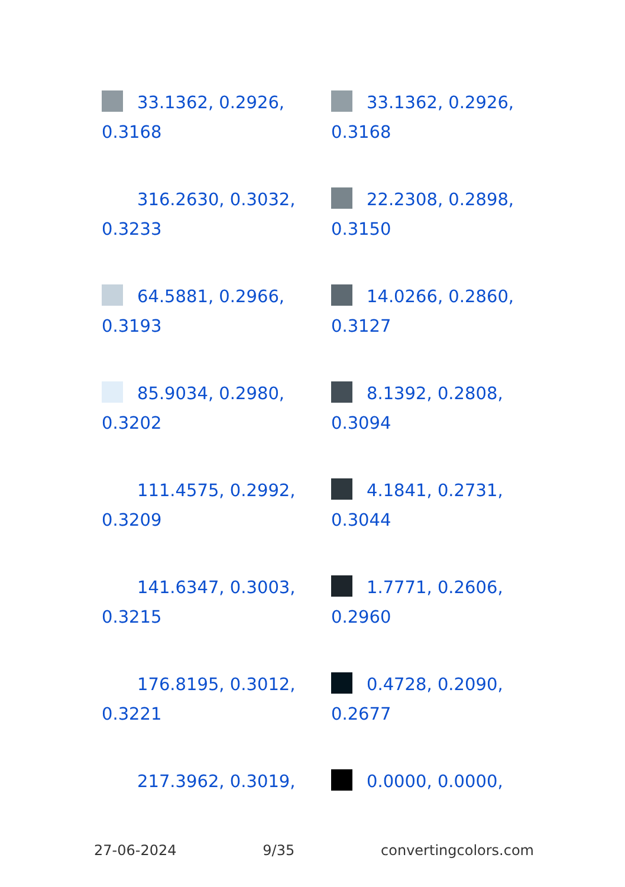33.1362, 0.2926, 0.3168
33.1362, 0.2926, 0.3168
316.2630, 0.3032, 0.3233
22.2308, 0.2898, 0.3150
64.5881, 0.2966, 0.3193
14.0266, 0.2860, 0.3127
85.9034, 0.2980, 0.3202
8.1392, 0.2808, 0.3094
111.4575, 0.2992, 0.3209
4.1841, 0.2731, 0.3044
141.6347, 0.3003, 0.3215
1.7771, 0.2606, 0.2960
176.8195, 0.3012, 0.3221
0.4728, 0.2090, 0.2677
217.3962, 0.3019,
0.0000, 0.0000,
27-06-2024 9/35 convertingcolors.com